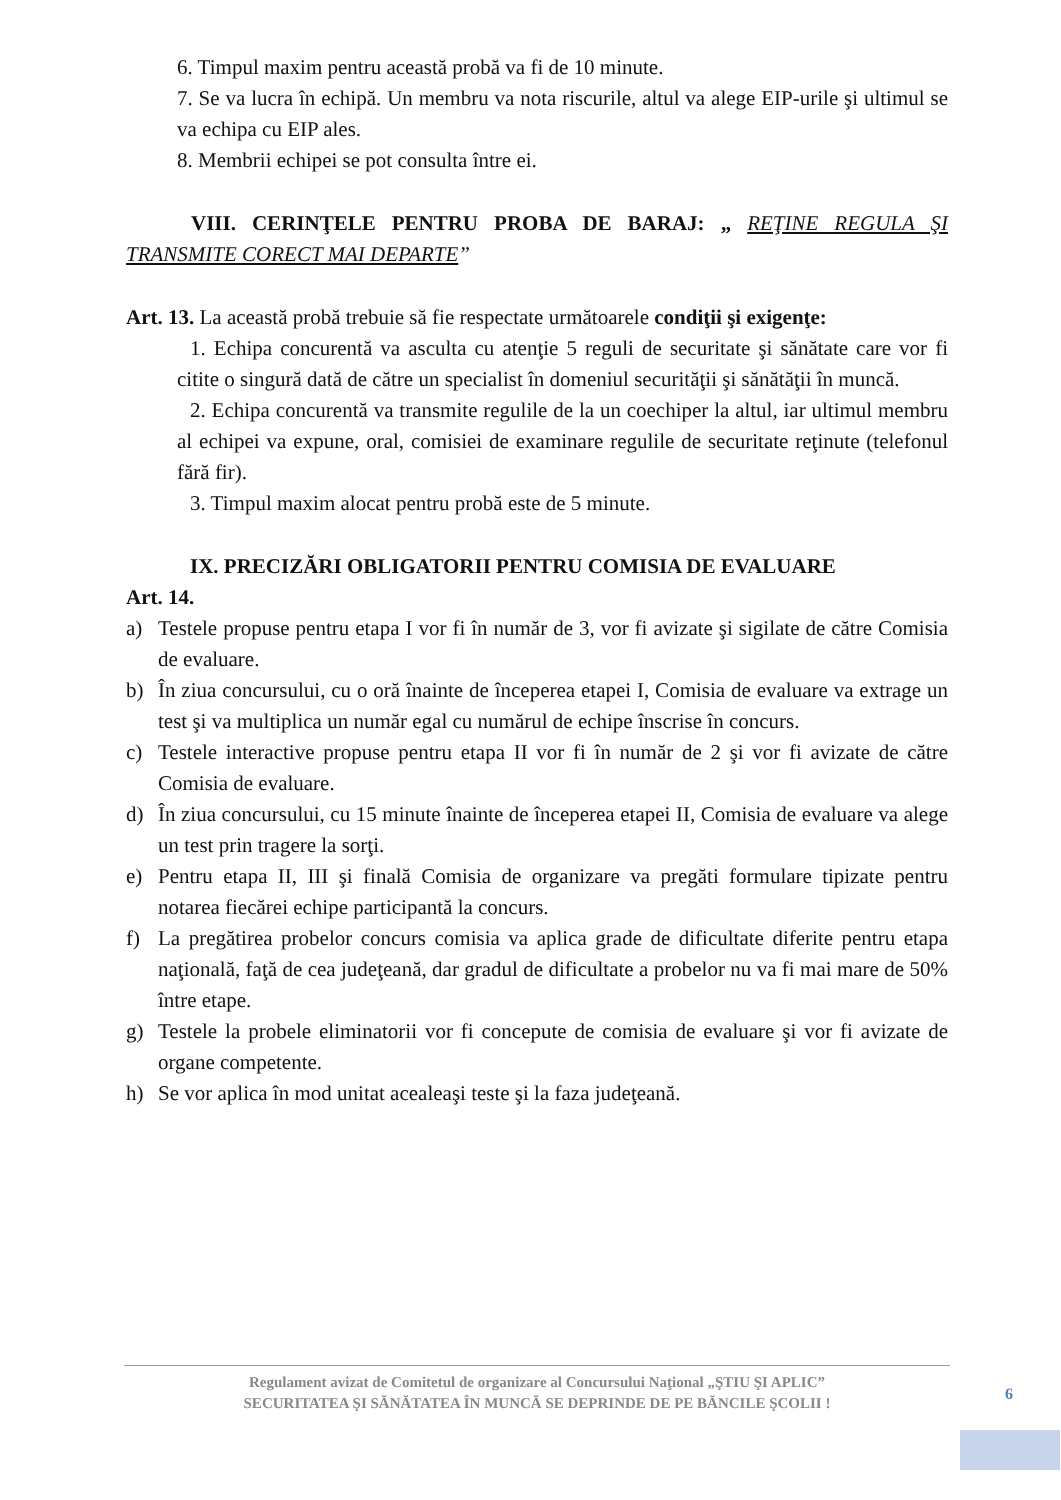6. Timpul maxim pentru această probă va fi de 10 minute.
7. Se va lucra în echipă. Un membru va nota riscurile, altul va alege EIP-urile şi ultimul se va echipa cu EIP ales.
8. Membrii echipei se pot consulta între ei.
VIII. CERINŢELE PENTRU PROBA DE BARAJ: „ REŢINE REGULA ŞI TRANSMITE CORECT MAI DEPARTE”
Art. 13. La această probă trebuie să fie respectate următoarele condiţii şi exigenţe:
1. Echipa concurentă va asculta cu atenţie 5 reguli de securitate şi sănătate care vor fi citite o singură dată de către un specialist în domeniul securităţii şi sănătăţii în muncă.
2. Echipa concurentă va transmite regulile de la un coechiper la altul, iar ultimul membru al echipei va expune, oral, comisiei de examinare regulile de securitate reţinute (telefonul fără fir).
3. Timpul maxim alocat pentru probă este de 5 minute.
IX. PRECIZĂRI OBLIGATORII PENTRU COMISIA DE EVALUARE
Art. 14.
a) Testele propuse pentru etapa I vor fi în număr de 3, vor fi avizate şi sigilate de către Comisia de evaluare.
b) În ziua concursului, cu o oră înainte de începerea etapei I, Comisia de evaluare va extrage un test şi va multiplica un număr egal cu numărul de echipe înscrise în concurs.
c) Testele interactive propuse pentru etapa II vor fi în număr de 2 şi vor fi avizate de către Comisia de evaluare.
d) În ziua concursului, cu 15 minute înainte de începerea etapei II, Comisia de evaluare va alege un test prin tragere la sorţi.
e) Pentru etapa II, III şi finală Comisia de organizare va pregăti formulare tipizate pentru notarea fiecărei echipe participantă la concurs.
f) La pregătirea probelor concurs comisia va aplica grade de dificultate diferite pentru etapa naţională, faţă de cea judeţeană, dar gradul de dificultate a probelor nu va fi mai mare de 50% între etape.
g) Testele la probele eliminatorii vor fi concepute de comisia de evaluare şi vor fi avizate de organe competente.
h) Se vor aplica în mod unitat acealeaşi teste şi la faza judeţeană.
Regulament avizat de Comitetul de organizare al Concursului Naţional „ŞTIU ŞI APLIC”
SECURITATEA ŞI SĂNĂTATEA ÎN MUNCĂ SE DEPRINDE DE PE BĂNCILE ŞCOLII !
6